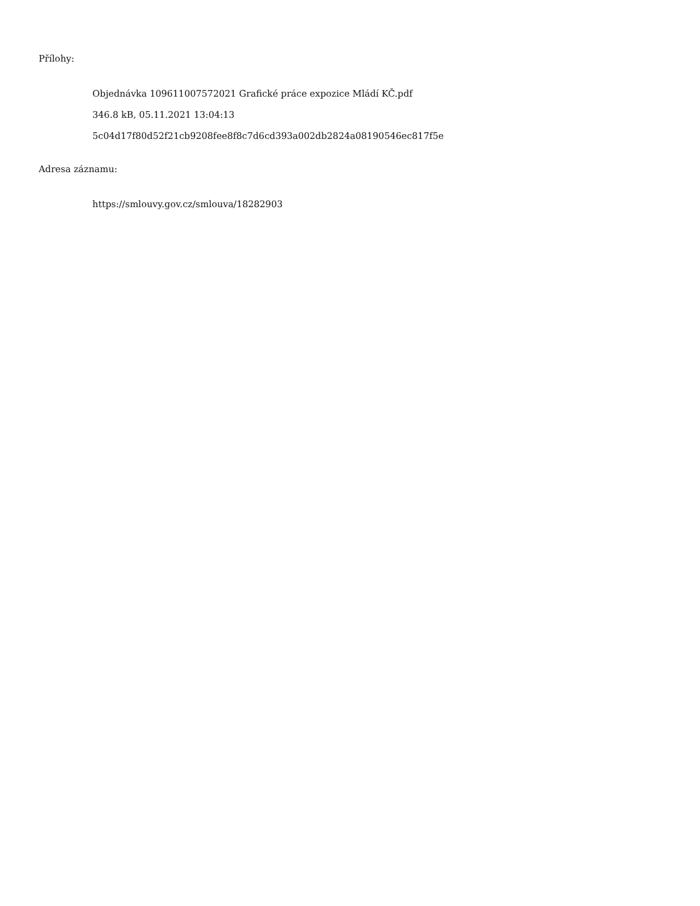Přílohy:
Objednávka 109611007572021 Grafické práce expozice Mládí KČ.pdf
346.8 kB, 05.11.2021 13:04:13
5c04d17f80d52f21cb9208fee8f8c7d6cd393a002db2824a08190546ec817f5e
Adresa záznamu:
https://smlouvy.gov.cz/smlouva/18282903